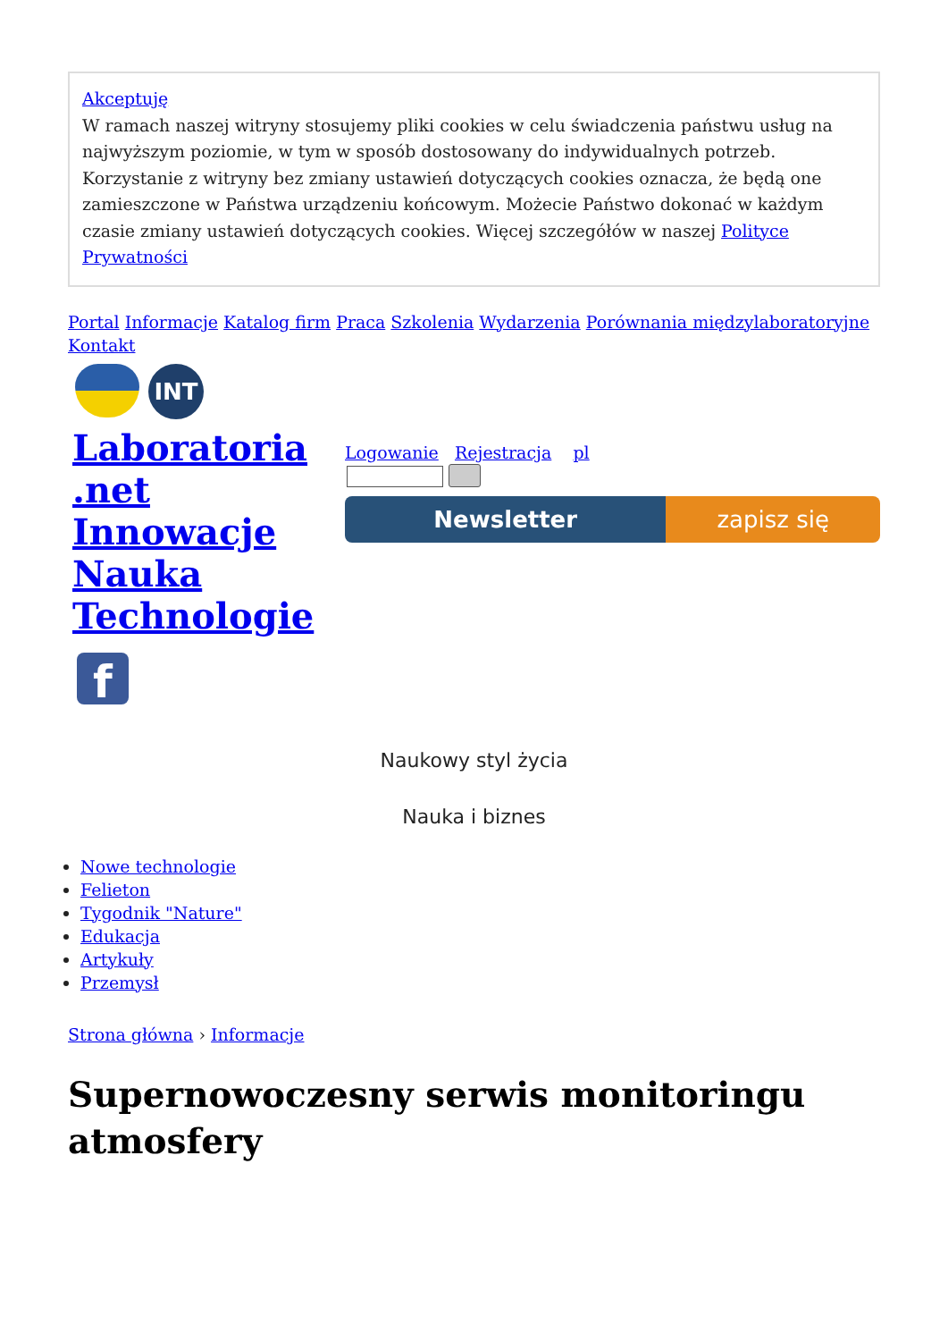Akceptuję
W ramach naszej witryny stosujemy pliki cookies w celu świadczenia państwu usług na najwyższym poziomie, w tym w sposób dostosowany do indywidualnych potrzeb. Korzystanie z witryny bez zmiany ustawień dotyczących cookies oznacza, że będą one zamieszczone w Państwa urządzeniu końcowym. Możecie Państwo dokonać w każdym czasie zmiany ustawień dotyczących cookies. Więcej szczegółów w naszej Polityce Prywatności
Portal Informacje Katalog firm Praca Szkolenia Wydarzenia Porównania międzylaboratoryjne Kontakt
INT
Laboratoria .net Innowacje Nauka Technologie
f
Logowanie Rejestracja pl
Newsletter zapisz się
Naukowy styl życia
Nauka i biznes
Nowe technologie
Felieton
Tygodnik "Nature"
Edukacja
Artykuły
Przemysł
Strona główna › Informacje
Supernowoczesny serwis monitoringu atmosfery